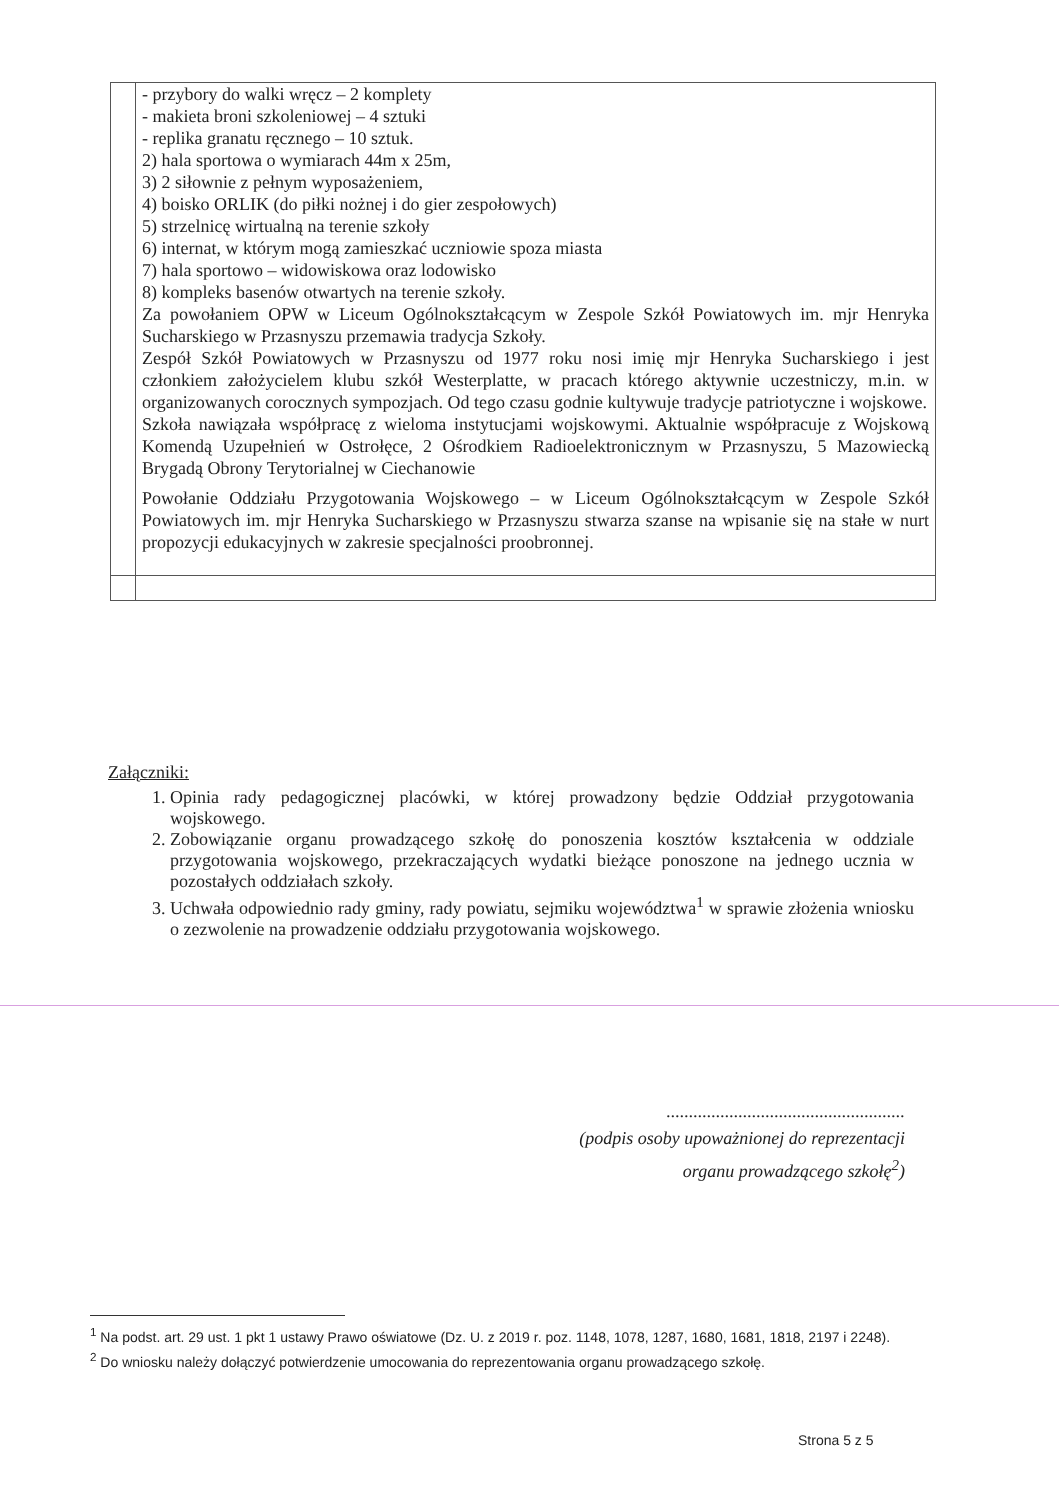| | - przybory do walki wręcz – 2 komplety - makieta broni szkoleniowej – 4 sztuki - replika granatu ręcznego – 10 sztuk. 2) hala sportowa o wymiarach 44m x 25m, 3) 2 siłownie z pełnym wyposażeniem, 4) boisko ORLIK (do piłki nożnej i do gier zespołowych) 5) strzelnicę wirtualną na terenie szkoły 6) internat, w którym mogą zamieszkać uczniowie spoza miasta 7) hala sportowo – widowiskowa oraz lodowisko 8) kompleks basenów otwartych na terenie szkoły. Za powołaniem OPW w Liceum Ogólnokształcącym w Zespole Szkół Powiatowych im. mjr Henryka Sucharskiego w Przasnyszu przemawia tradycja Szkoły. Zespół Szkół Powiatowych w Przasnyszu od 1977 roku nosi imię mjr Henryka Sucharskiego i jest członkiem założycielem klubu szkół Westerplatte, w pracach którego aktywnie uczestniczy, m.in. w organizowanych corocznych sympozjach. Od tego czasu godnie kultywuje tradycje patriotyczne i wojskowe. Szkoła nawiązała współpracę z wieloma instytucjami wojskowymi. Aktualnie współpracuje z Wojskową Komendą Uzupełnień w Ostrołęce, 2 Ośrodkiem Radioelektronicznym w Przasnyszu, 5 Mazowiecką Brygadą Obrony Terytorialnej w Ciechanowie Powołanie Oddziału Przygotowania Wojskowego – w Liceum Ogólnokształcącym w Zespole Szkół Powiatowych im. mjr Henryka Sucharskiego w Przasnyszu stwarza szanse na wpisanie się na stałe w nurt propozycji edukacyjnych w zakresie specjalności proobronnej. |
Załączniki:
1. Opinia rady pedagogicznej placówki, w której prowadzony będzie Oddział przygotowania wojskowego.
2. Zobowiązanie organu prowadzącego szkołę do ponoszenia kosztów kształcenia w oddziale przygotowania wojskowego, przekraczających wydatki bieżące ponoszone na jednego ucznia w pozostałych oddziałach szkoły.
3. Uchwała odpowiednio rady gminy, rady powiatu, sejmiku województwa<sup>1</sup> w sprawie złożenia wniosku o zezwolenie na prowadzenie oddziału przygotowania wojskowego.
.....................................................
(podpis osoby upoważnionej do reprezentacji
organu prowadzącego szkołę<sup>2</sup>)
<sup>1</sup> Na podst. art. 29 ust. 1 pkt 1 ustawy Prawo oświatowe (Dz. U. z 2019 r. poz. 1148, 1078, 1287, 1680, 1681, 1818, 2197 i 2248).
<sup>2</sup> Do wniosku należy dołączyć potwierdzenie umocowania do reprezentowania organu prowadzącego szkołę.
Strona 5 z 5